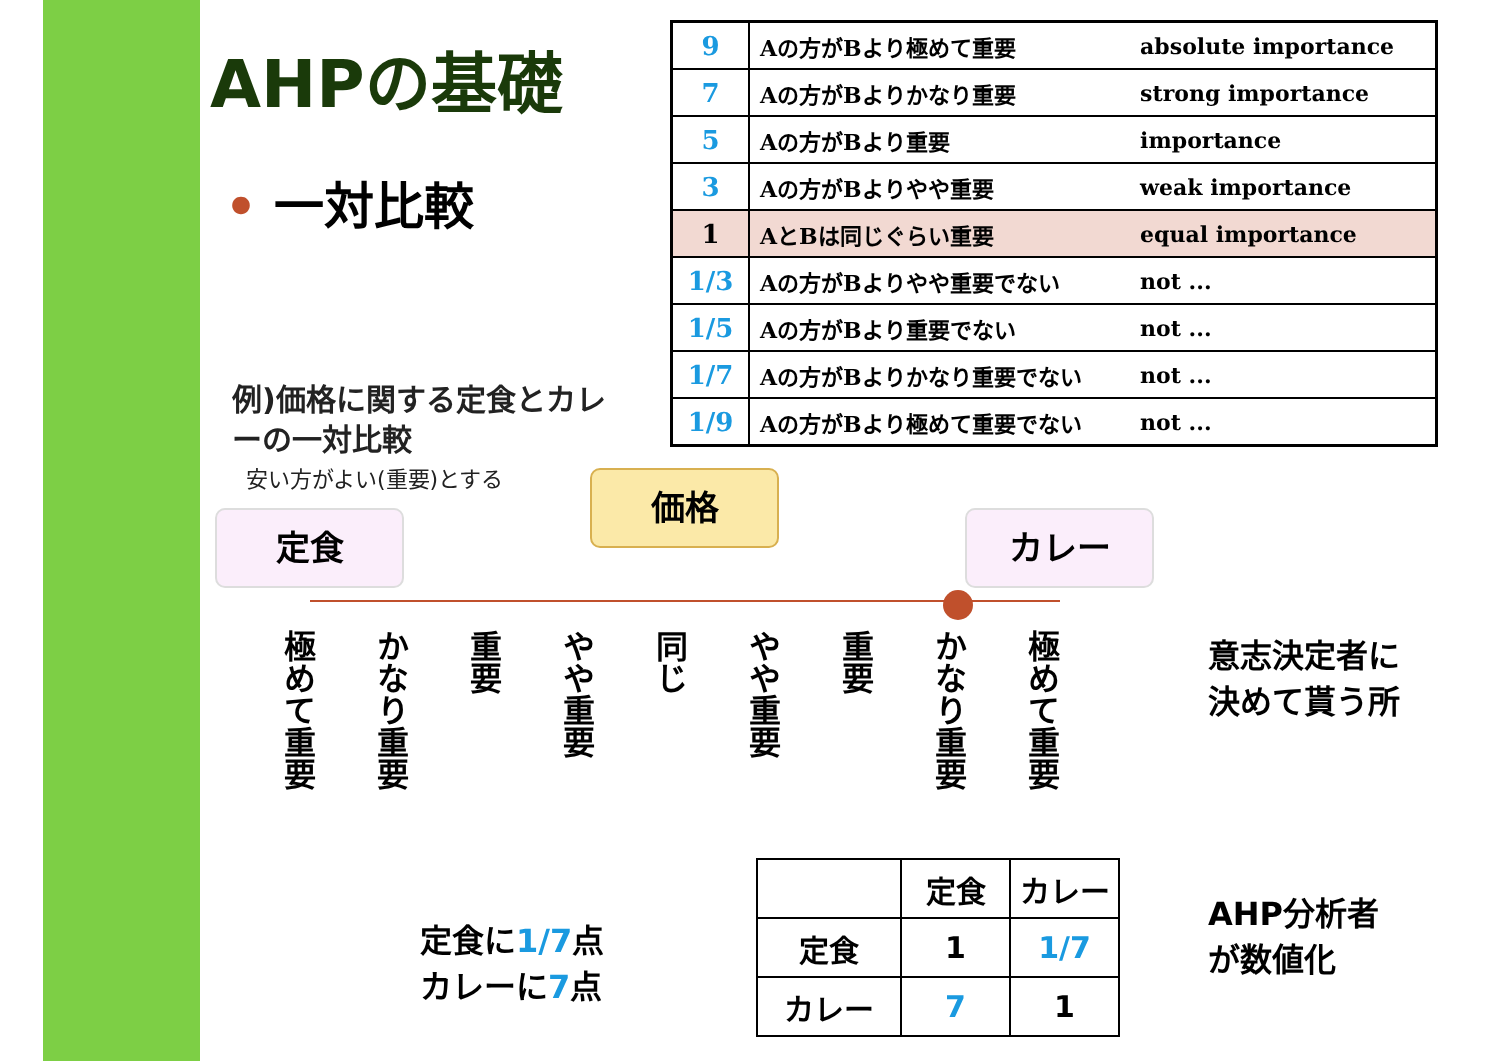AHPの基礎
• 一対比較
例)価格に関する定食とカレーの一対比較
安い方がよい(重要)とする
| 9 | Aの方がBより極めて重要 | absolute importance |
| 7 | Aの方がBよりかなり重要 | strong importance |
| 5 | Aの方がBより重要 | importance |
| 3 | Aの方がBよりやや重要 | weak importance |
| 1 | AとBは同じぐらい重要 | equal importance |
| 1/3 | Aの方がBよりやや重要でない | not ... |
| 1/5 | Aの方がBより重要でない | not ... |
| 1/7 | Aの方がBよりかなり重要でない | not ... |
| 1/9 | Aの方がBより極めて重要でない | not ... |
価格
定食 カレー
極めて重要
かなり重要
重要
やや重要
同じ
やや重要
重要
かなり重要
極めて重要
意志決定者に
決めて貰う所
定食に1/7点
カレーに7点
| | 定食 | カレー |
| --- | --- | --- |
| 定食 | 1 | 1/7 |
| カレー | 7 | 1 |
AHP分析者
が数値化